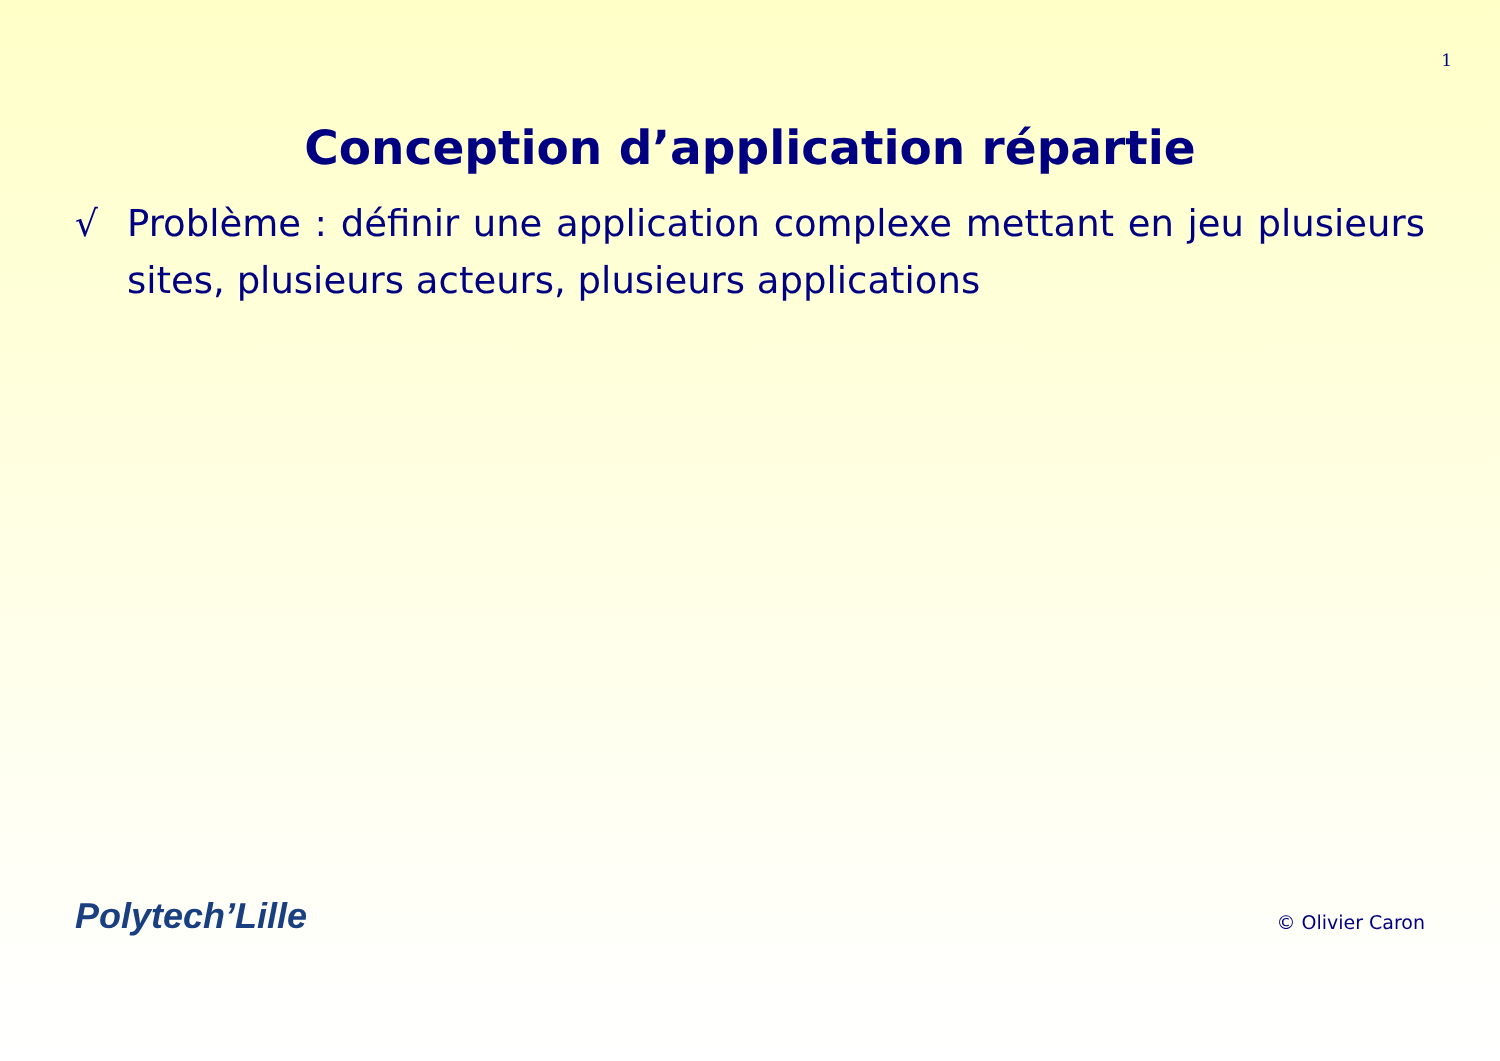1
Conception d’application répartie
√ Problème : définir une application complexe mettant en jeu plusieurs sites, plusieurs acteurs, plusieurs applications
Polytech’Lille © Olivier Caron